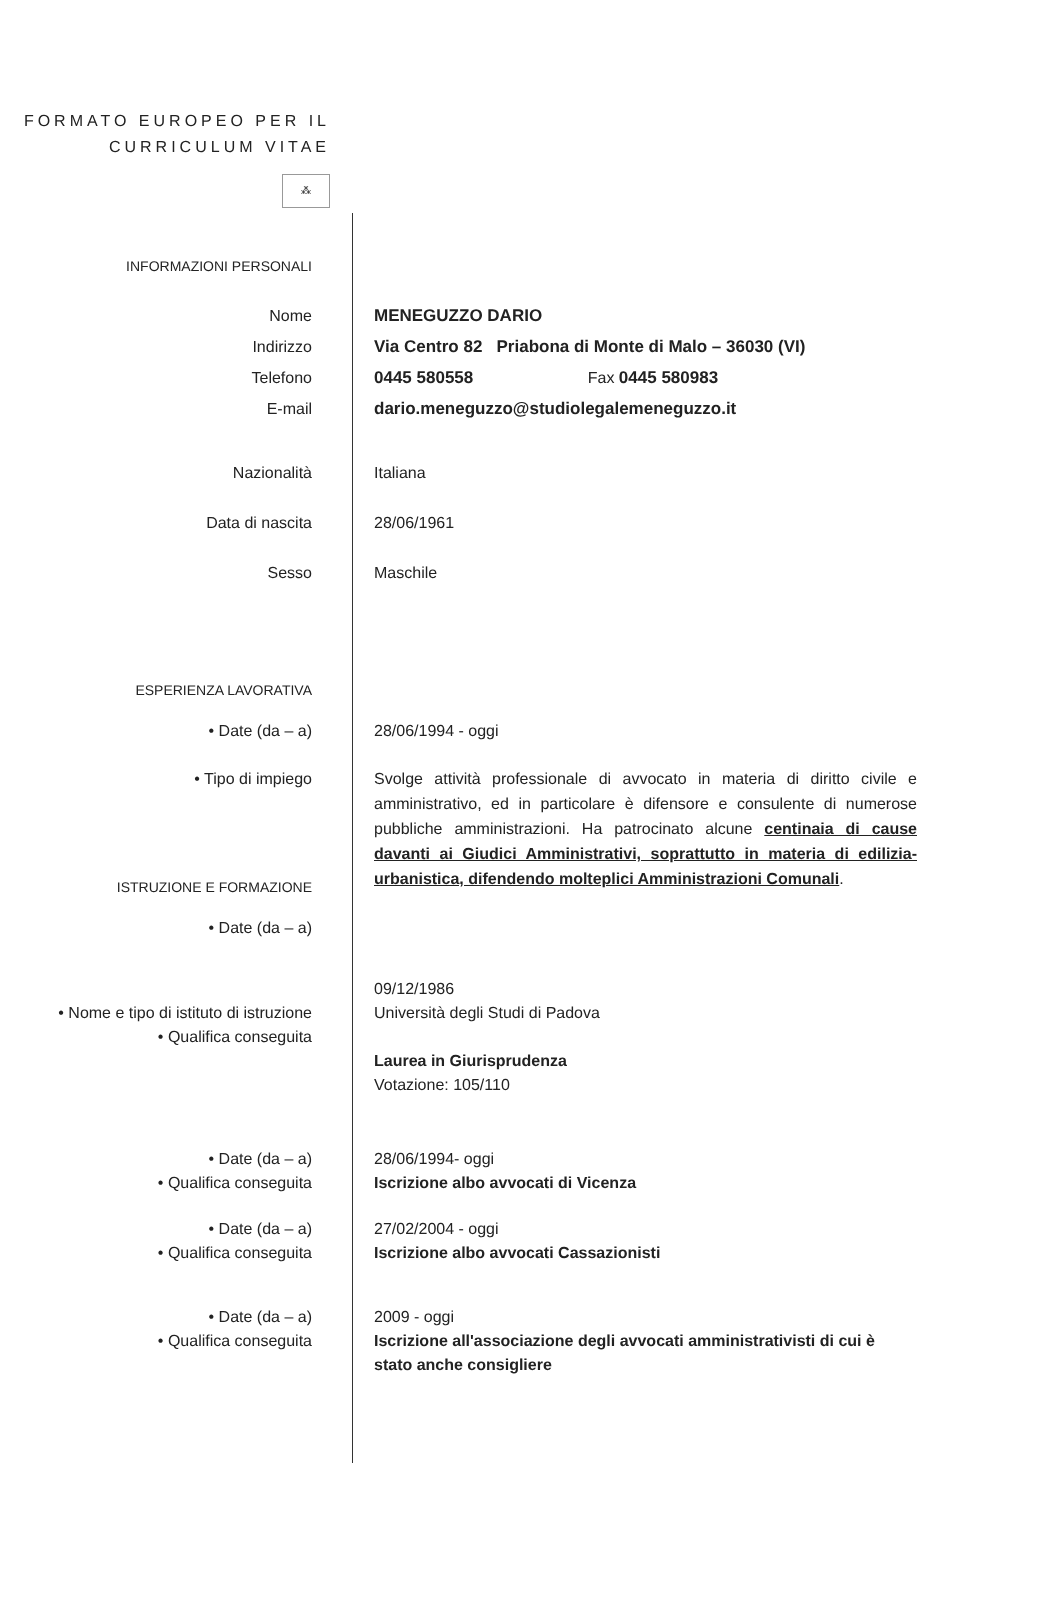FORMATO EUROPEO PER IL CURRICULUM VITAE
⁂
INFORMAZIONI PERSONALI
Nome
Indirizzo
Telefono
E-mail
MENEGUZZO DARIO
Via Centro 82 Priabona di Monte di Malo – 36030 (VI)
0445 580558 Fax 0445 580983
dario.meneguzzo@studiolegalemeneguzzo.it
Nazionalità Italiana
Data di nascita 28/06/1961
Sesso Maschile
ESPERIENZA LAVORATIVA
• Date (da – a) 28/06/1994 - oggi
• Tipo di impiego Svolge attività professionale di avvocato in materia di diritto civile e amministrativo, ed in particolare è difensore e consulente di numerose pubbliche amministrazioni. Ha patrocinato alcune centinaia di cause davanti ai Giudici Amministrativi, soprattutto in materia di edilizia-urbanistica, difendendo molteplici Amministrazioni Comunali.
ISTRUZIONE E FORMAZIONE
• Date (da – a)
• Nome e tipo di istituto di istruzione
• Qualifica conseguita
09/12/1986
Università degli Studi di Padova
Laurea in Giurisprudenza
Votazione: 105/110
• Date (da – a)
• Qualifica conseguita
28/06/1994- oggi
Iscrizione albo avvocati di Vicenza
• Date (da – a)
• Qualifica conseguita
27/02/2004 - oggi
Iscrizione albo avvocati Cassazionisti
• Date (da – a)
• Qualifica conseguita
2009 - oggi
Iscrizione all'associazione degli avvocati amministrativisti di cui è stato anche consigliere